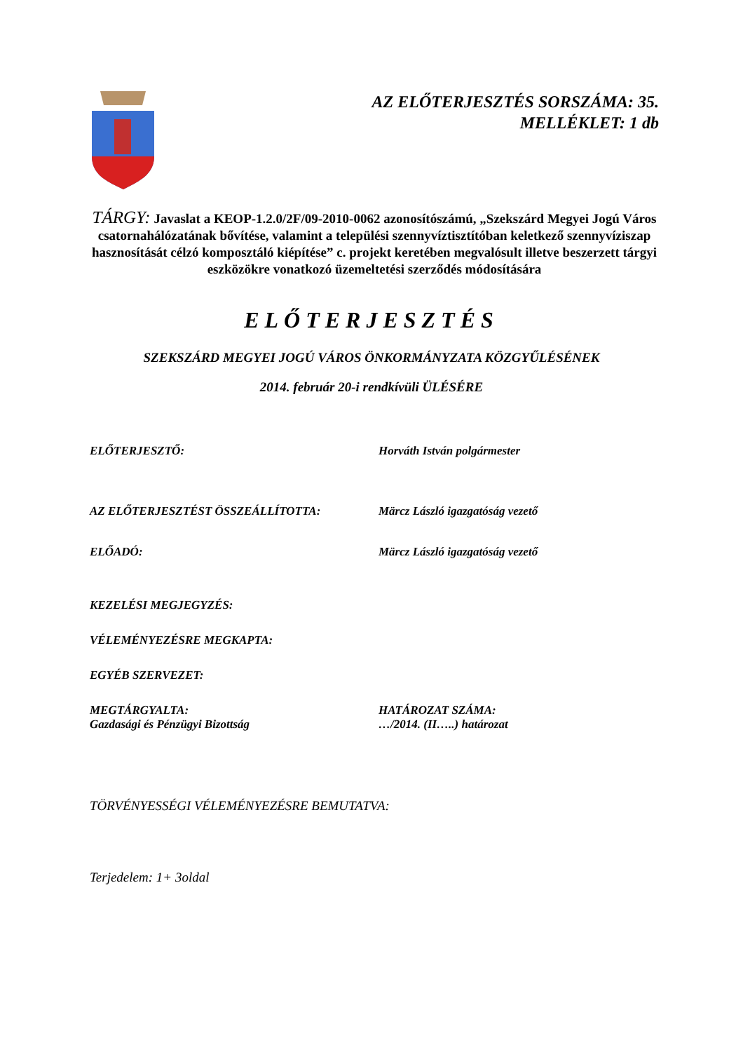AZ ELŐTERJESZTÉS SORSZÁMA: 35.
MELLÉKLET: 1 db
TÁRGY: Javaslat a KEOP-1.2.0/2F/09-2010-0062 azonosítószámú, „Szekszárd Megyei Jogú Város csatornahálózatának bővítése, valamint a települési szennyvíztisztítóban keletkező szennyvíziszap hasznosítását célzó komposztáló kiépítése” c. projekt keretében megvalósult illetve beszerzett tárgyi eszközökre vonatkozó üzemeltetési szerződés módosítására
ELŐTERJESZTÉS
SZEKSZÁRD MEGYEI JOGÚ VÁROS ÖNKORMÁNYZATA KÖZGYŰLÉSÉNEK
2014. február 20-i rendkívüli ÜLÉSÉRE
ELŐTERJESZTŐ: Horváth István polgármester
AZ ELŐTERJESZTÉST ÖSSZEÁLLÍTOTTA: Märcz László igazgatóság vezető
ELŐADÓ: Märcz László igazgatóság vezető
KEZELÉSI MEGJEGYZÉS:
VÉLEMÉNYEZÉSRE MEGKAPTA:
EGYÉB SZERVEZET:
MEGTÁRGYALTA:
Gazdasági és Pénzügyi Bizottság
HATÁROZAT SZÁMA:
…/2014. (II…..) határozat
TÖRVÉNYESSÉGI VÉLEMÉNYEZÉSRE BEMUTATVA:
Terjedelem: 1+ 3oldal